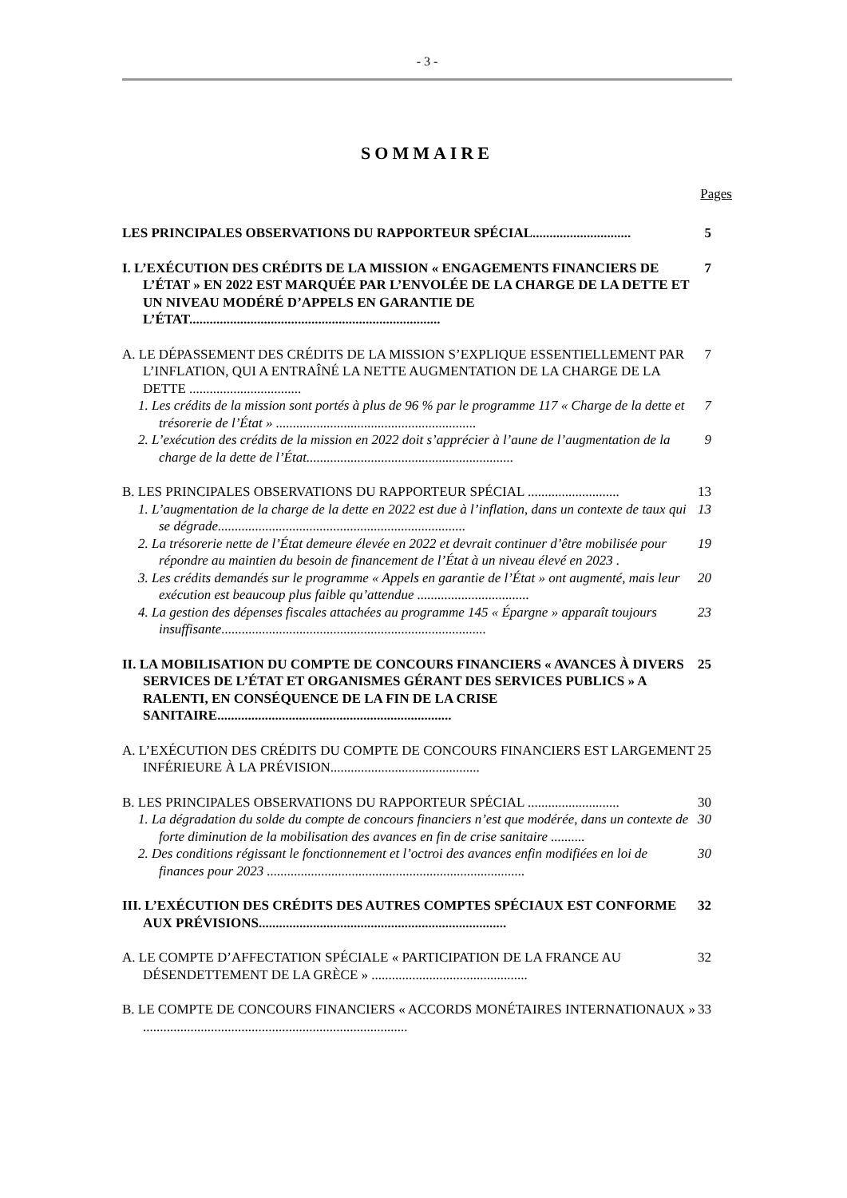- 3 -
SOMMAIRE
Pages
LES PRINCIPALES OBSERVATIONS DU RAPPORTEUR SPÉCIAL............................. 5
I. L’EXÉCUTION DES CRÉDITS DE LA MISSION « ENGAGEMENTS FINANCIERS DE L’ÉTAT » EN 2022 EST MARQUÉE PAR L’ENVOLÉE DE LA CHARGE DE LA DETTE ET UN NIVEAU MODÉRÉ D’APPELS EN GARANTIE DE L’ÉTAT.......................................................................... 7
A. LE DÉPASSEMENT DES CRÉDITS DE LA MISSION S’EXPLIQUE ESSENTIELLEMENT PAR L’INFLATION, QUI A ENTRAÎNÉ LA NETTE AUGMENTATION DE LA CHARGE DE LA DETTE ................................. 7
1. Les crédits de la mission sont portés à plus de 96 % par le programme 117 « Charge de la dette et trésorerie de l’État » ........................................................... 7
2. L’exécution des crédits de la mission en 2022 doit s’apprécier à l’aune de l’augmentation de la charge de la dette de l’État............................................................. 9
B. LES PRINCIPALES OBSERVATIONS DU RAPPORTEUR SPÉCIAL ........................... 13
1. L’augmentation de la charge de la dette en 2022 est due à l’inflation, dans un contexte de taux qui se dégrade......................................................................... 13
2. La trésorerie nette de l’État demeure élevée en 2022 et devrait continuer d’être mobilisée pour répondre au maintien du besoin de financement de l’État à un niveau élevé en 2023 . 19
3. Les crédits demandés sur le programme « Appels en garantie de l’État » ont augmenté, mais leur exécution est beaucoup plus faible qu’attendue ................................. 20
4. La gestion des dépenses fiscales attachées au programme 145 « Épargne » apparaît toujours insuffisante.............................................................................. 23
II. LA MOBILISATION DU COMPTE DE CONCOURS FINANCIERS « AVANCES À DIVERS SERVICES DE L’ÉTAT ET ORGANISMES GÉRANT DES SERVICES PUBLICS » A RALENTI, EN CONSÉQUENCE DE LA FIN DE LA CRISE SANITAIRE..................................................................... 25
A. L’EXÉCUTION DES CRÉDITS DU COMPTE DE CONCOURS FINANCIERS EST LARGEMENT INFÉRIEURE À LA PRÉVISION............................................ 25
B. LES PRINCIPALES OBSERVATIONS DU RAPPORTEUR SPÉCIAL ........................... 30
1. La dégradation du solde du compte de concours financiers n’est que modérée, dans un contexte de forte diminution de la mobilisation des avances en fin de crise sanitaire .......... 30
2. Des conditions régissant le fonctionnement et l’octroi des avances enfin modifiées en loi de finances pour 2023 ............................................................................ 30
III. L’EXÉCUTION DES CRÉDITS DES AUTRES COMPTES SPÉCIAUX EST CONFORME AUX PRÉVISIONS......................................................................... 32
A. LE COMPTE D’AFFECTATION SPÉCIALE « PARTICIPATION DE LA FRANCE AU DÉSENDETTEMENT DE LA GRÈCE » .............................................. 32
B. LE COMPTE DE CONCOURS FINANCIERS « ACCORDS MONÉTAIRES INTERNATIONAUX » .............................................................................. 33